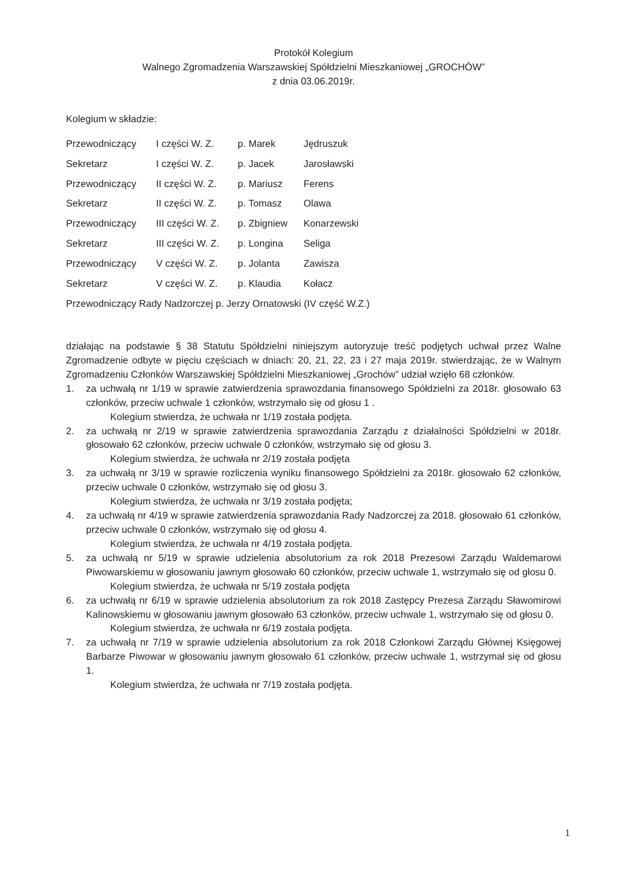Protokół Kolegium
Walnego Zgromadzenia Warszawskiej Spółdzielni Mieszkaniowej „GROCHÓW”
z dnia 03.06.2019r.
Kolegium w składzie:
| Przewodniczący | I części W. Z. | p. Marek | Jędruszuk |
| Sekretarz | I części W. Z. | p. Jacek | Jarosławski |
| Przewodniczący | II części W. Z. | p. Mariusz | Ferens |
| Sekretarz | II części W. Z. | p. Tomasz | Olawa |
| Przewodniczący | III części W. Z. | p. Zbigniew | Konarzewski |
| Sekretarz | III części W. Z. | p. Longina | Seliga |
| Przewodniczący | V części W. Z. | p. Jolanta | Zawisza |
| Sekretarz | V części W. Z. | p. Klaudia | Kołacz |
| Przewodniczący Rady Nadzorczej p. Jerzy Ornatowski (IV część W.Z.) | | | |
działając na podstawie § 38 Statutu Spółdzielni niniejszym autoryzuje treść podjętych uchwał przez Walne Zgromadzenie odbyte w pięciu częściach w dniach: 20, 21, 22, 23 i 27 maja 2019r. stwierdzając, że w Walnym Zgromadzeniu Członków Warszawskiej Spółdzielni Mieszkaniowej „Grochów” udział wzięło 68 członków.
1. za uchwałą nr 1/19 w sprawie zatwierdzenia sprawozdania finansowego Spółdzielni za 2018r. głosowało 63 członków, przeciw uchwale 1 członków, wstrzymało się od głosu 1 .
Kolegium stwierdza, że uchwała nr 1/19 została podjęta.
2. za uchwałą nr 2/19 w sprawie zatwierdzenia sprawozdania Zarządu z działalności Spółdzielni w 2018r. głosowało 62 członków, przeciw uchwale 0 członków, wstrzymało się od głosu 3.
Kolegium stwierdza, że uchwała nr 2/19 została podjęta
3. za uchwałą nr 3/19 w sprawie rozliczenia wyniku finansowego Spółdzielni za 2018r. głosowało 62 członków, przeciw uchwale 0 członków, wstrzymało się od głosu 3.
Kolegium stwierdza, że uchwała nr 3/19 została podjęta;
4. za uchwałą nr 4/19 w sprawie zatwierdzenia sprawozdania Rady Nadzorczej za 2018. głosowało 61 członków, przeciw uchwale 0 członków, wstrzymało się od głosu 4.
Kolegium stwierdza, że uchwała nr 4/19 została podjęta.
5. za uchwałą nr 5/19 w sprawie udzielenia absolutorium za rok 2018 Prezesowi Zarządu Waldemarowi Piwowarskiemu w głosowaniu jawnym głosowało 60 członków, przeciw uchwale 1, wstrzymało się od głosu 0.
Kolegium stwierdza, że uchwała nr 5/19 została podjęta
6. za uchwałą nr 6/19 w sprawie udzielenia absolutorium za rok 2018 Zastępcy Prezesa Zarządu Sławomirowi Kalinowskiemu w głosowaniu jawnym głosowało 63 członków, przeciw uchwale 1, wstrzymało się od głosu 0.
Kolegium stwierdza, że uchwała nr 6/19 została podjęta.
7. za uchwałą nr 7/19 w sprawie udzielenia absolutorium za rok 2018 Członkowi Zarządu Głównej Księgowej Barbarze Piwowar w głosowaniu jawnym głosowało 61 członków, przeciw uchwale 1, wstrzymał się od głosu 1.
Kolegium stwierdza, że uchwała nr 7/19 została podjęta.
1